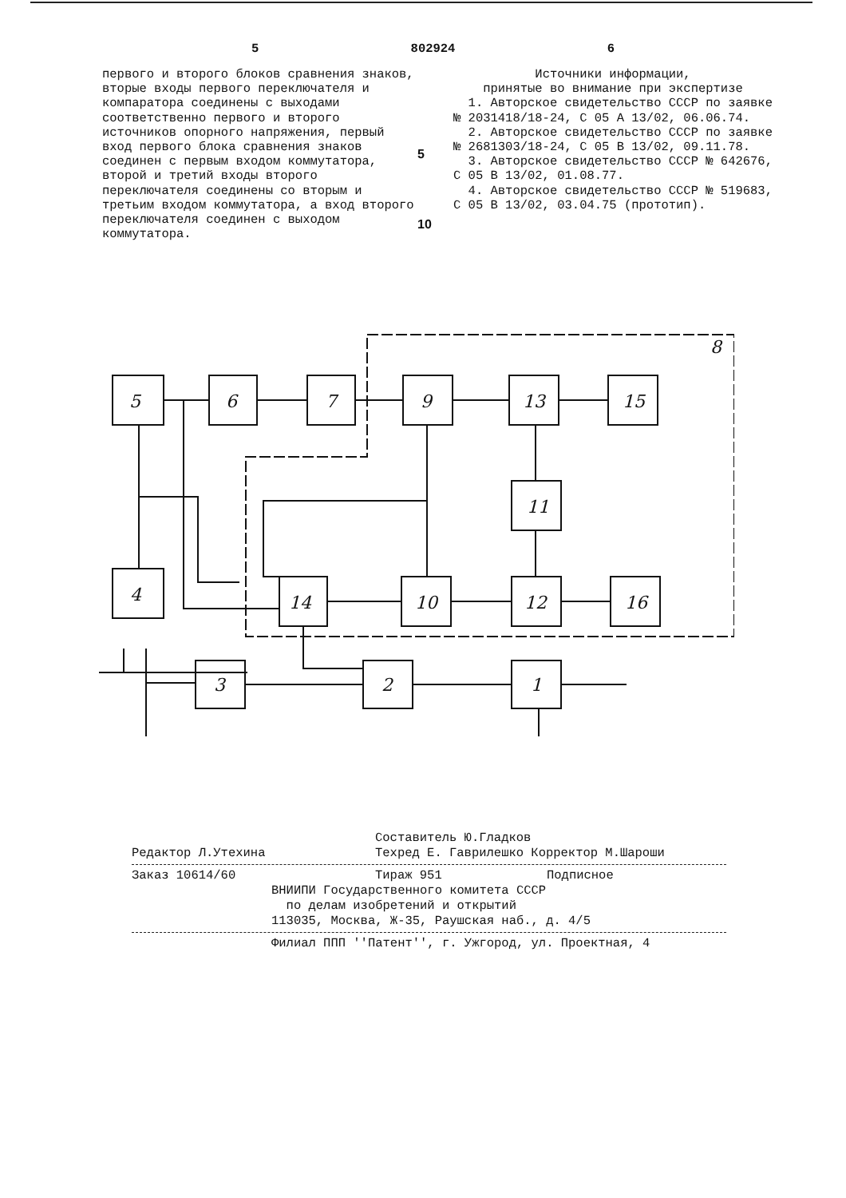5 802924 6
первого и второго блоков сравнения знаков, вторые входы первого переключателя и компаратора соединены с выходами соответственно первого и второго источников опорного напряжения, первый вход первого блока сравнения знаков соединен с первым входом коммутатора, второй и третий входы второго переключателя соединены со вторым и третьим входом коммутатора, а вход второго переключателя соединен с выходом коммутатора.
5
10
Источники информации,
принятые во внимание при экспертизе
1. Авторское свидетельство СССР по заявке № 2031418/18-24, С 05 А 13/02, 06.06.74.
2. Авторское свидетельство СССР по заявке № 2681303/18-24, С 05 В 13/02, 09.11.78.
3. Авторское свидетельство СССР № 642676, С 05 В 13/02, 01.08.77.
4. Авторское свидетельство СССР № 519683, С 05 В 13/02, 03.04.75 (прототип).
5
6
7
9
13
15
11
4
14
10
12
16
3
2
1
8
Составитель Ю.Гладков
Редактор Л.Утехина Техред Е. Гаврилешко Корректор М.Шароши
Заказ 10614/60 Тираж 951 Подписное
ВНИИПИ Государственного комитета СССР
по делам изобретений и открытий
113035, Москва, Ж-35, Раушская наб., д. 4/5
Филиал ППП ''Патент'', г. Ужгород, ул. Проектная, 4